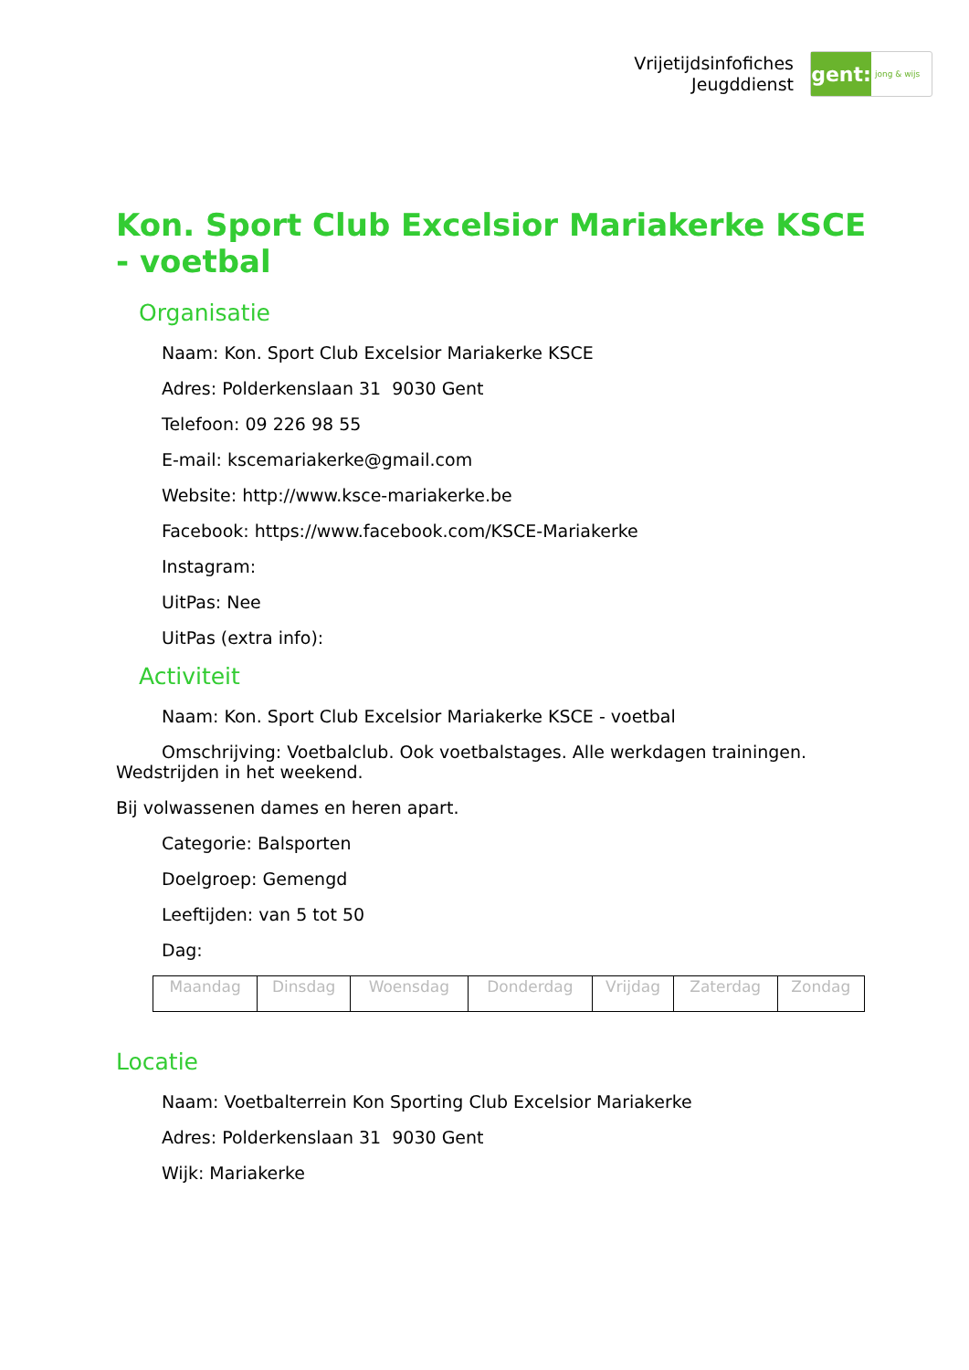Vrijetijdsinfofiches
Jeugddienst
gent:
jong & wijs
Kon. Sport Club Excelsior Mariakerke KSCE - voetbal
Organisatie
Naam: Kon. Sport Club Excelsior Mariakerke KSCE
Adres: Polderkenslaan 31 9030 Gent
Telefoon: 09 226 98 55
E-mail: kscemariakerke@gmail.com
Website: http://www.ksce-mariakerke.be
Facebook: https://www.facebook.com/KSCE-Mariakerke
Instagram:
UitPas: Nee
UitPas (extra info):
Activiteit
Naam: Kon. Sport Club Excelsior Mariakerke KSCE - voetbal
Omschrijving: Voetbalclub. Ook voetbalstages. Alle werkdagen trainingen. Wedstrijden in het weekend.
Bij volwassenen dames en heren apart.
Categorie: Balsporten
Doelgroep: Gemengd
Leeftijden: van 5 tot 50
Dag:
| Maandag | Dinsdag | Woensdag | Donderdag | Vrijdag | Zaterdag | Zondag |
Locatie
Naam: Voetbalterrein Kon Sporting Club Excelsior Mariakerke
Adres: Polderkenslaan 31 9030 Gent
Wijk: Mariakerke